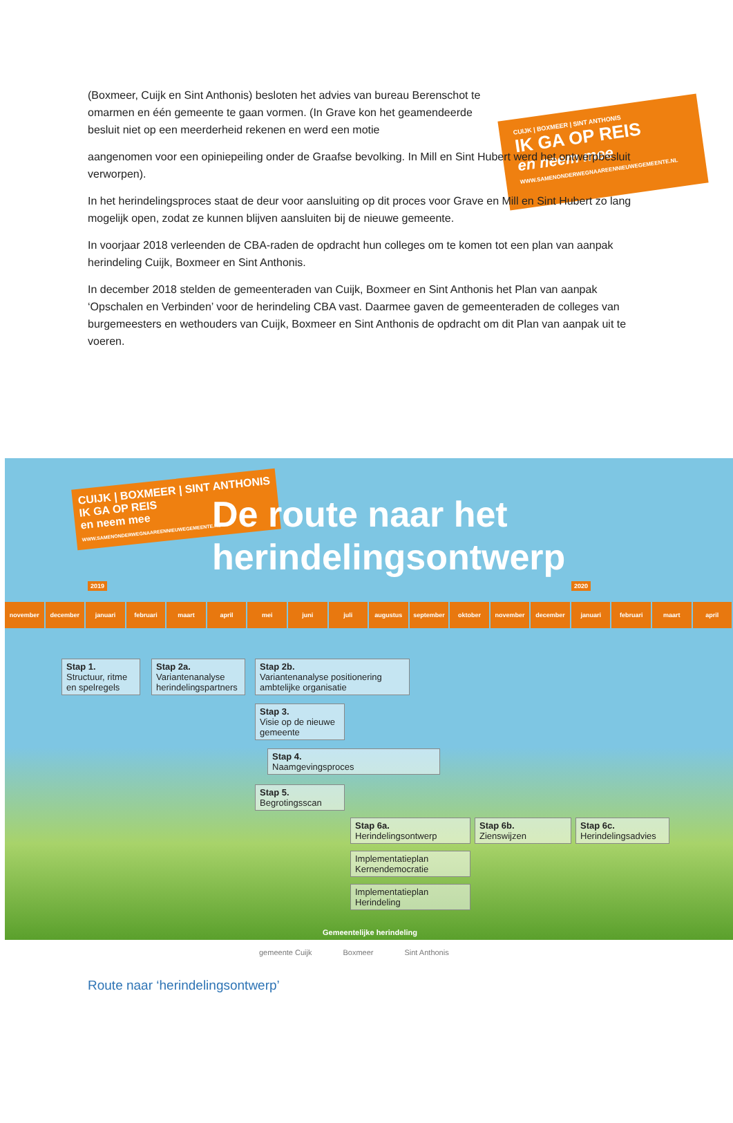CUIJK | BOXMEER | SINT ANTHONIS
IK GA OP REIS
en neem mee
WWW.SAMENONDERWEGNAAREENNIEUWEGEMEENTE.NL
(Boxmeer, Cuijk en Sint Anthonis) besloten het advies van bureau Berenschot te omarmen en één gemeente te gaan vormen. (In Grave kon het geamendeerde besluit niet op een meerderheid rekenen en werd een motie
aangenomen voor een opiniepeiling onder de Graafse bevolking. In Mill en Sint Hubert werd het ontwerpbesluit verworpen).
In het herindelingsproces staat de deur voor aansluiting op dit proces voor Grave en Mill en Sint Hubert zo lang mogelijk open, zodat ze kunnen blijven aansluiten bij de nieuwe gemeente.
In voorjaar 2018 verleenden de CBA-raden de opdracht hun colleges om te komen tot een plan van aanpak herindeling Cuijk, Boxmeer en Sint Anthonis.
In december 2018 stelden de gemeenteraden van Cuijk, Boxmeer en Sint Anthonis het Plan van aanpak ‘Opschalen en Verbinden’ voor de herindeling CBA vast. Daarmee gaven de gemeenteraden de colleges van burgemeesters en wethouders van Cuijk, Boxmeer en Sint Anthonis de opdracht om dit Plan van aanpak uit te voeren.
CUIJK | BOXMEER | SINT ANTHONIS
IK GA OP REIS
en neem mee
WWW.SAMENONDERWEGNAAREENNIEUWEGEMEENTE.NL
De route naar het
herindelingsontwerp
2019 2020
november december januari februari maart april mei juni juli augustus september oktober november december januari februari maart april
Stap 1.
Structuur, ritme en spelregels
Stap 2a.
Variantenanalyse herindelingspartners
Stap 2b.
Variantenanalyse positionering ambtelijke organisatie
Stap 3.
Visie op de nieuwe gemeente
Stap 4.
Naamgevingsproces
Stap 5.
Begrotingsscan
Stap 6a.
Herindelingsontwerp
Stap 6b.
Zienswijzen
Stap 6c.
Herindelingsadvies
Implementatieplan Kernendemocratie
Implementatieplan Herindeling
Gemeentelijke herindeling
gemeente Cuijk Boxmeer Sint Anthonis
Route naar ‘herindelingsontwerp’